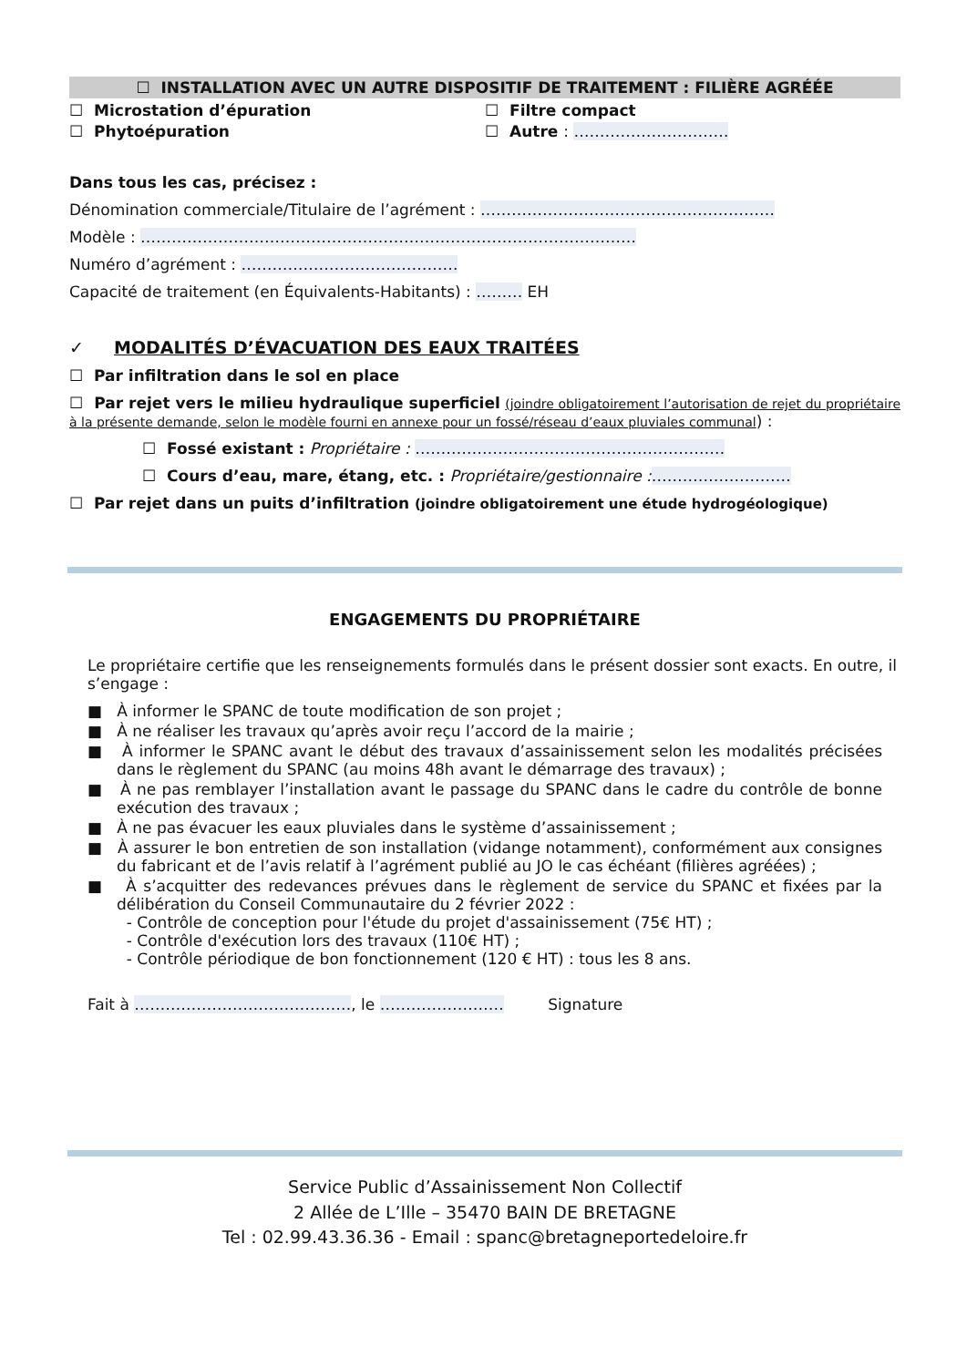☐ INSTALLATION AVEC UN AUTRE DISPOSITIF DE TRAITEMENT : FILIÈRE AGRÉÉE
☐ Microstation d’épuration ☐ Filtre compact
☐ Phytoépuration ☐ Autre : …………………………
Dans tous les cas, précisez :
Dénomination commerciale/Titulaire de l’agrément : …………………………………………………
Modèle : ……………………………………………………………………………………
Numéro d’agrément : ……………………………………
Capacité de traitement (en Équivalents-Habitants) : ……… EH
✓ MODALITÉS D’ÉVACUATION DES EAUX TRAITÉES
☐ Par infiltration dans le sol en place
☐ Par rejet vers le milieu hydraulique superficiel (joindre obligatoirement l’autorisation de rejet du propriétaire à la présente demande, selon le modèle fourni en annexe pour un fossé/réseau d’eaux pluviales communal) :
☐ Fossé existant : Propriétaire : ……………………………………………………
☐ Cours d’eau, mare, étang, etc. : Propriétaire/gestionnaire :………………………
☐ Par rejet dans un puits d’infiltration (joindre obligatoirement une étude hydrogéologique)
ENGAGEMENTS DU PROPRIÉTAIRE
Le propriétaire certifie que les renseignements formulés dans le présent dossier sont exacts. En outre, il s’engage :
■ À informer le SPANC de toute modification de son projet ;
■ À ne réaliser les travaux qu’après avoir reçu l’accord de la mairie ;
■ À informer le SPANC avant le début des travaux d’assainissement selon les modalités précisées dans le règlement du SPANC (au moins 48h avant le démarrage des travaux) ;
■ À ne pas remblayer l’installation avant le passage du SPANC dans le cadre du contrôle de bonne exécution des travaux ;
■ À ne pas évacuer les eaux pluviales dans le système d’assainissement ;
■ À assurer le bon entretien de son installation (vidange notamment), conformément aux consignes du fabricant et de l’avis relatif à l’agrément publié au JO le cas échéant (filières agréées) ;
■ À s’acquitter des redevances prévues dans le règlement de service du SPANC et fixées par la délibération du Conseil Communautaire du 2 février 2022 :
- Contrôle de conception pour l'étude du projet d'assainissement (75€ HT) ;
- Contrôle d'exécution lors des travaux (110€ HT) ;
- Contrôle périodique de bon fonctionnement (120 € HT) : tous les 8 ans.
Fait à ……………………………………, le …………………… Signature
Service Public d’Assainissement Non Collectif
2 Allée de L’Ille – 35470 BAIN DE BRETAGNE
Tel : 02.99.43.36.36 - Email : spanc@bretagneportedeloire.fr